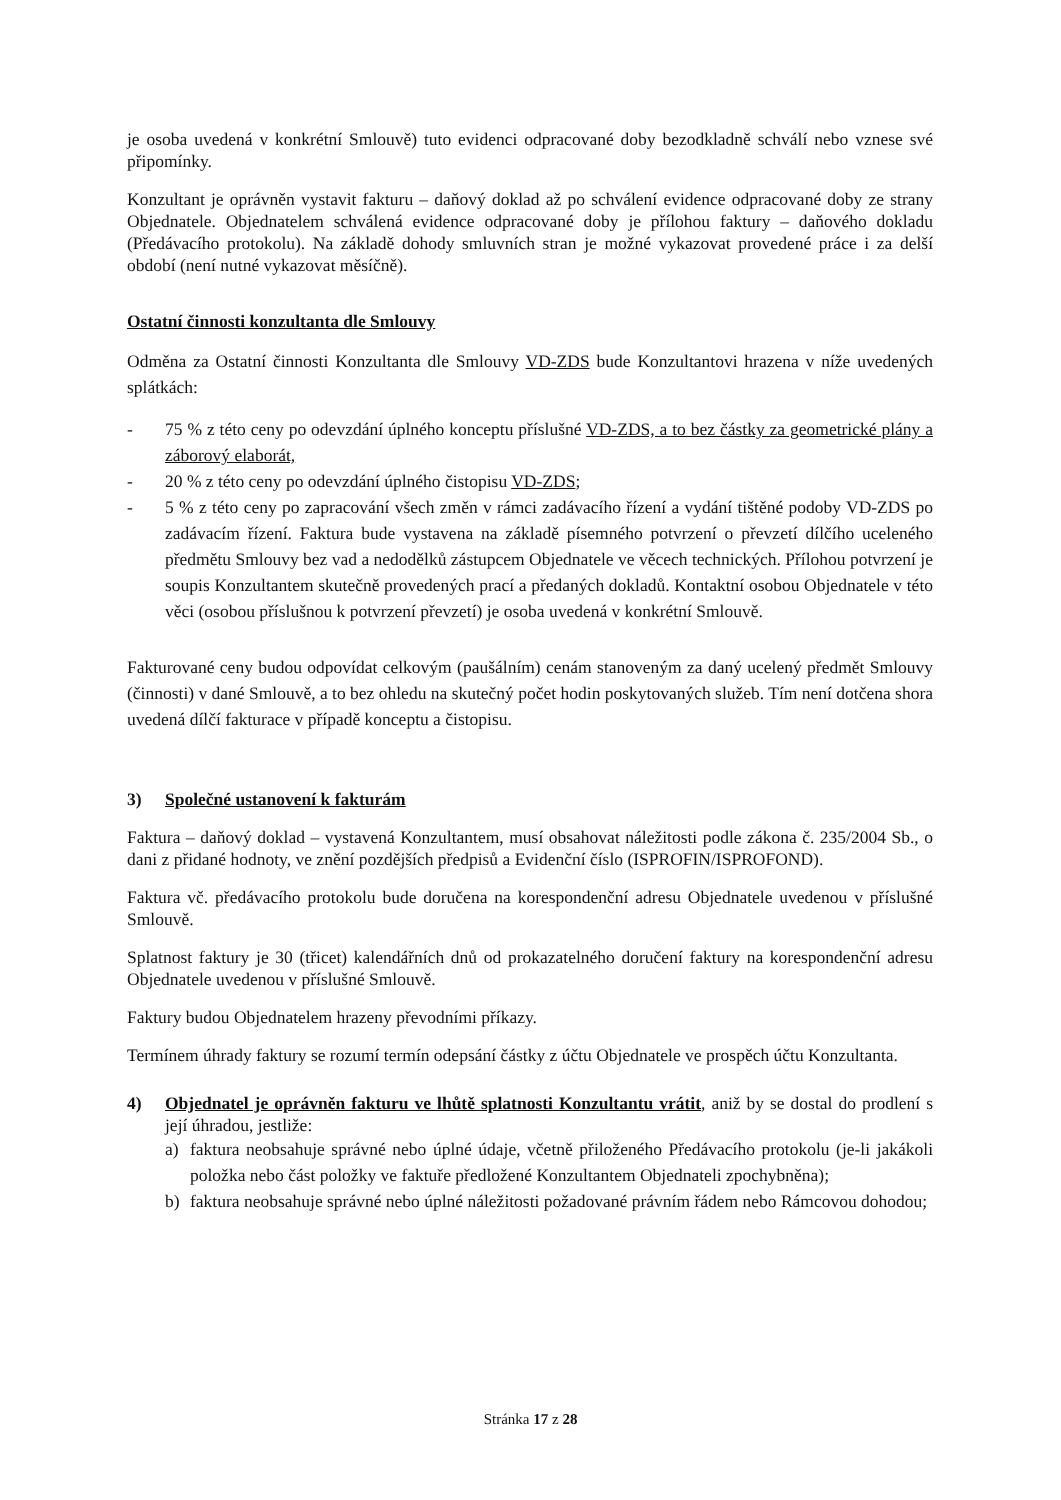je osoba uvedená v konkrétní Smlouvě) tuto evidenci odpracované doby bezodkladně schválí nebo vznese své připomínky.
Konzultant je oprávněn vystavit fakturu – daňový doklad až po schválení evidence odpracované doby ze strany Objednatele. Objednatelem schválená evidence odpracované doby je přílohou faktury – daňového dokladu (Předávacího protokolu). Na základě dohody smluvních stran je možné vykazovat provedené práce i za delší období (není nutné vykazovat měsíčně).
Ostatní činnosti konzultanta dle Smlouvy
Odměna za Ostatní činnosti Konzultanta dle Smlouvy VD-ZDS bude Konzultantovi hrazena v níže uvedených splátkách:
- 75 % z této ceny po odevzdání úplného konceptu příslušné VD-ZDS, a to bez částky za geometrické plány a záborový elaborát,
- 20 % z této ceny po odevzdání úplného čistopisu VD-ZDS;
- 5 % z této ceny po zapracování všech změn v rámci zadávacího řízení a vydání tištěné podoby VD-ZDS po zadávacím řízení. Faktura bude vystavena na základě písemného potvrzení o převzetí dílčího uceleného předmětu Smlouvy bez vad a nedodělků zástupcem Objednatele ve věcech technických. Přílohou potvrzení je soupis Konzultantem skutečně provedených prací a předaných dokladů. Kontaktní osobou Objednatele v této věci (osobou příslušnou k potvrzení převzetí) je osoba uvedená v konkrétní Smlouvě.
Fakturované ceny budou odpovídat celkovým (paušálním) cenám stanoveným za daný ucelený předmět Smlouvy (činnosti) v dané Smlouvě, a to bez ohledu na skutečný počet hodin poskytovaných služeb. Tím není dotčena shora uvedená dílčí fakturace v případě konceptu a čistopisu.
3) Společné ustanovení k fakturám
Faktura – daňový doklad – vystavená Konzultantem, musí obsahovat náležitosti podle zákona č. 235/2004 Sb., o dani z přidané hodnoty, ve znění pozdějších předpisů a Evidenční číslo (ISPROFIN/ISPROFOND).
Faktura vč. předávacího protokolu bude doručena na korespondenční adresu Objednatele uvedenou v příslušné Smlouvě.
Splatnost faktury je 30 (třicet) kalendářních dnů od prokazatelného doručení faktury na korespondenční adresu Objednatele uvedenou v příslušné Smlouvě.
Faktury budou Objednatelem hrazeny převodními příkazy.
Termínem úhrady faktury se rozumí termín odepsání částky z účtu Objednatele ve prospěch účtu Konzultanta.
4) Objednatel je oprávněn fakturu ve lhůtě splatnosti Konzultantu vrátit, aniž by se dostal do prodlení s její úhradou, jestliže:
a) faktura neobsahuje správné nebo úplné údaje, včetně přiloženého Předávacího protokolu (je-li jakákoli položka nebo část položky ve faktuře předložené Konzultantem Objednateli zpochybněna);
b) faktura neobsahuje správné nebo úplné náležitosti požadované právním řádem nebo Rámcovou dohodou;
Stránka 17 z 28